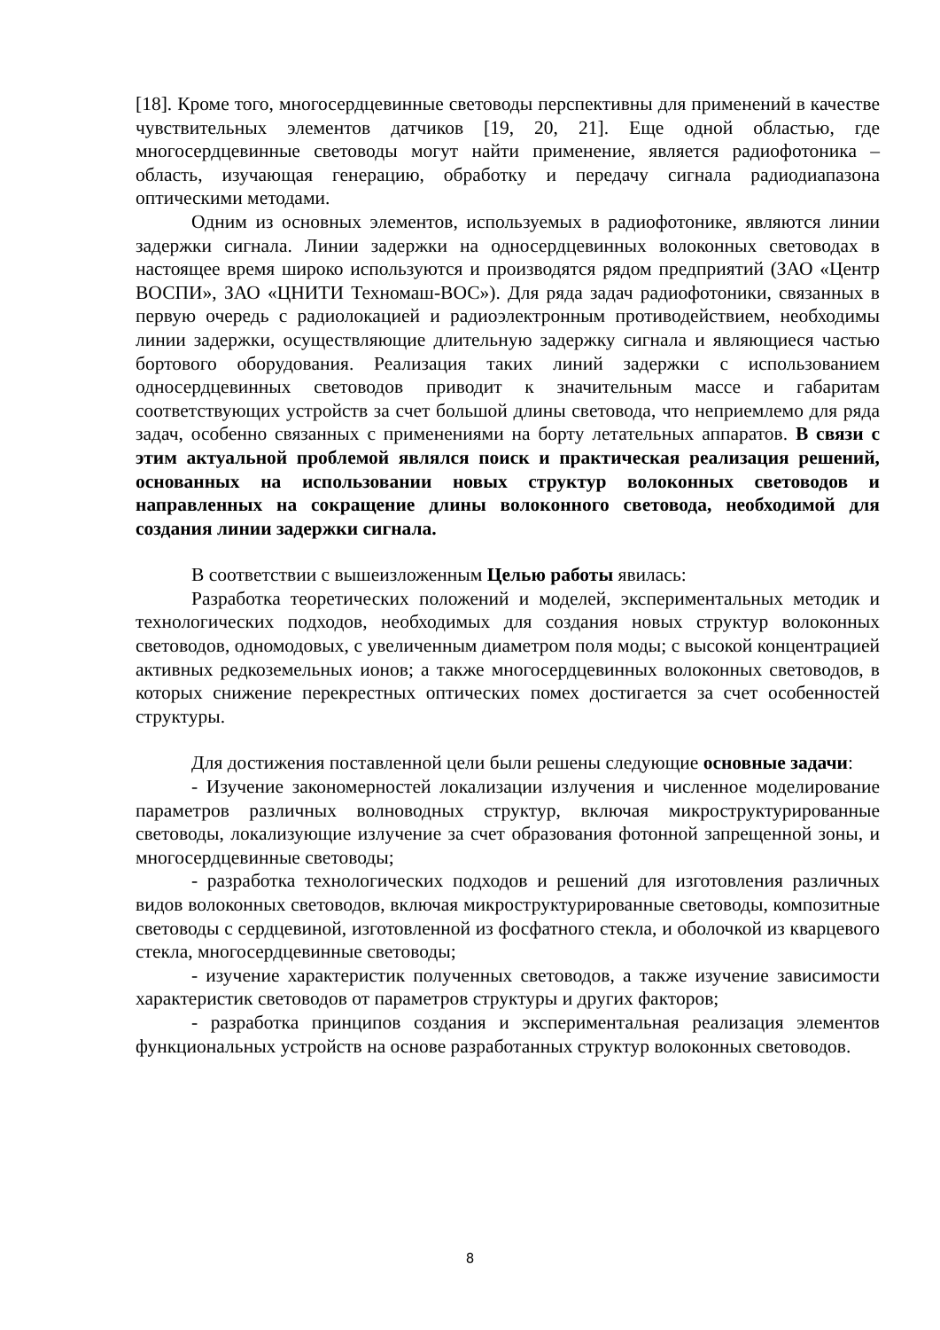[18]. Кроме того, многосердцевинные световоды перспективны для применений в качестве чувствительных элементов датчиков [19, 20, 21]. Еще одной областью, где многосердцевинные световоды могут найти применение, является радиофотоника – область, изучающая генерацию, обработку и передачу сигнала радиодиапазона оптическими методами.
Одним из основных элементов, используемых в радиофотонике, являются линии задержки сигнала. Линии задержки на односердцевинных волоконных световодах в настоящее время широко используются и производятся рядом предприятий (ЗАО «Центр ВОСПИ», ЗАО «ЦНИТИ Техномаш-ВОС»). Для ряда задач радиофотоники, связанных в первую очередь с радиолокацией и радиоэлектронным противодействием, необходимы линии задержки, осуществляющие длительную задержку сигнала и являющиеся частью бортового оборудования. Реализация таких линий задержки с использованием односердцевинных световодов приводит к значительным массе и габаритам соответствующих устройств за счет большой длины световода, что неприемлемо для ряда задач, особенно связанных с применениями на борту летательных аппаратов. В связи с этим актуальной проблемой являлся поиск и практическая реализация решений, основанных на использовании новых структур волоконных световодов и направленных на сокращение длины волоконного световода, необходимой для создания линии задержки сигнала.
В соответствии с вышеизложенным Целью работы явилась:
Разработка теоретических положений и моделей, экспериментальных методик и технологических подходов, необходимых для создания новых структур волоконных световодов, одномодовых, с увеличенным диаметром поля моды; с высокой концентрацией активных редкоземельных ионов; а также многосердцевинных волоконных световодов, в которых снижение перекрестных оптических помех достигается за счет особенностей структуры.
Для достижения поставленной цели были решены следующие основные задачи:
- Изучение закономерностей локализации излучения и численное моделирование параметров различных волноводных структур, включая микроструктурированные световоды, локализующие излучение за счет образования фотонной запрещенной зоны, и многосердцевинные световоды;
- разработка технологических подходов и решений для изготовления различных видов волоконных световодов, включая микроструктурированные световоды, композитные световоды с сердцевиной, изготовленной из фосфатного стекла, и оболочкой из кварцевого стекла, многосердцевинные световоды;
- изучение характеристик полученных световодов, а также изучение зависимости характеристик световодов от параметров структуры и других факторов;
- разработка принципов создания и экспериментальная реализация элементов функциональных устройств на основе разработанных структур волоконных световодов.
8